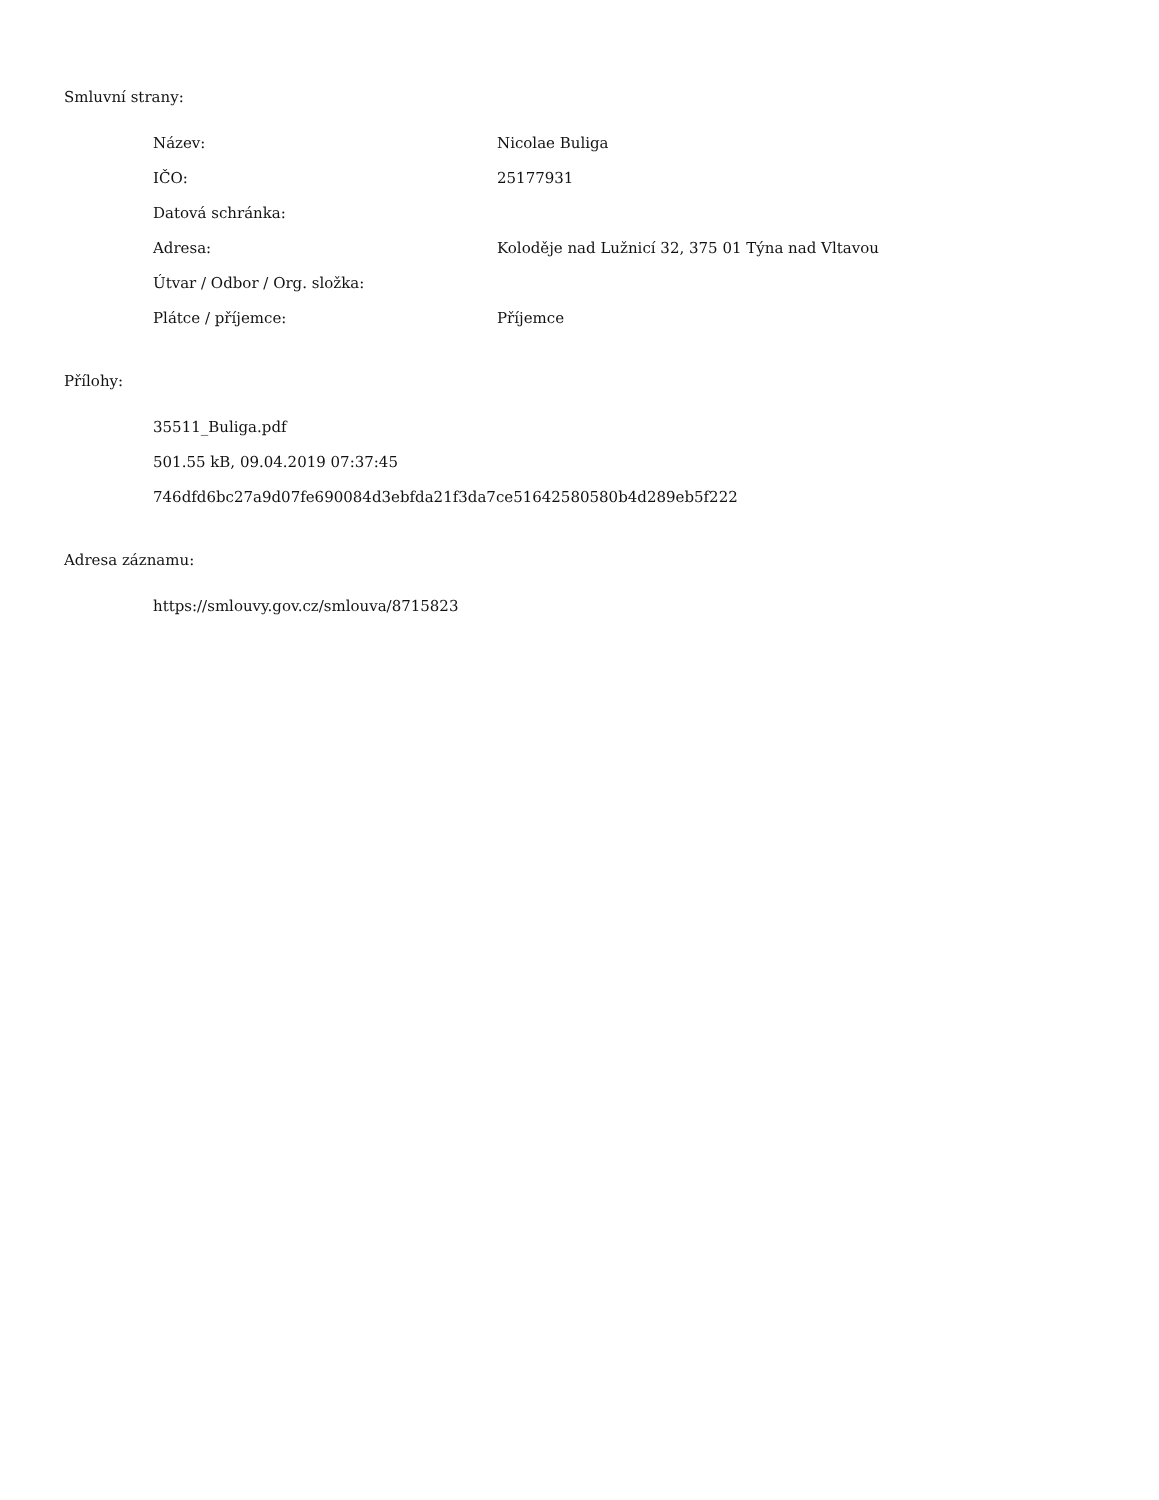Smluvní strany:
| Název: | Nicolae Buliga |
| IČO: | 25177931 |
| Datová schránka: | |
| Adresa: | Koloděje nad Lužnicí 32, 375 01 Týna nad Vltavou |
| Útvar / Odbor / Org. složka: | |
| Plátce / příjemce: | Příjemce |
Přílohy:
35511_Buliga.pdf
501.55 kB, 09.04.2019 07:37:45
746dfd6bc27a9d07fe690084d3ebfda21f3da7ce51642580580b4d289eb5f222
Adresa záznamu:
https://smlouvy.gov.cz/smlouva/8715823